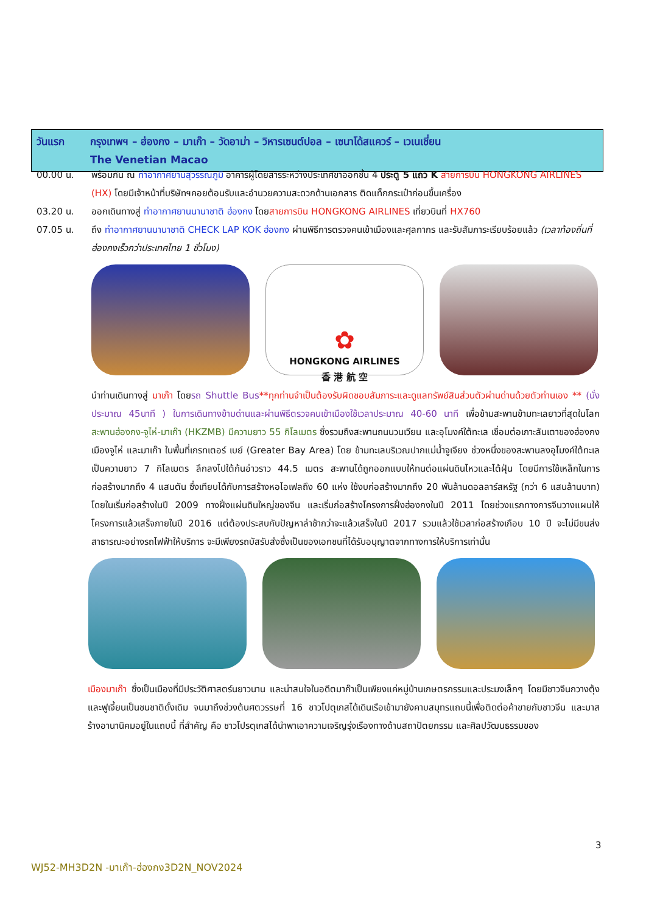วันแรก กรุงเทพฯ – ฮ่องกง – มาเก๊า – วัดอาม่า – วิหารเซนต์ปอล – เซนาโด้สแควร์ – เวเนเชี่ยน
The Venetian Macao
00.00 น. พร้อมกัน ณ ท่าอากาศยานสุวรรณภูมิ อาคารผู้โดยสารระหว่างประเทศขาออกชั้น 4 ประตู 5 แถว K สายการบิน HONGKONG AIRLINES (HX) โดยมีเจ้าหน้าที่บริษัทฯคอยต้อนรับและอำนวยความสะดวกด้านเอกสาร ติดแท็กกระเป๋าก่อนขึ้นเครื่อง
03.20 น. ออกเดินทางสู่ ท่าอากาศยานนานาชาติ ฮ่องกง โดยสายการบิน HONGKONG AIRLINES เที่ยวบินที่ HX760
07.05 น. ถึง ท่าอากาศยานนานาชาติ CHECK LAP KOK ฮ่องกง ผ่านพิธีการตรวจคนเข้าเมืองและศุลกากร และรับสัมภาระเรียบร้อยแล้ว (เวลาท้องถิ่นที่ฮ่องกงเร็วกว่าประเทศไทย 1 ชั่วโมง)
✿
HONGKONG AIRLINES
香 港 航 空
นำท่านเดินทางสู่ มาเก๊า โดยรถ Shuttle Bus**ทุกท่านจำเป็นต้องรับผิดชอบสัมภาระและดูแลทรัพย์สินส่วนตัวผ่านด่านด้วยตัวท่านเอง ** (นั่งประมาณ 45นาที ) ในการเดินทางข้ามด่านและผ่านพิธีตรวจคนเข้าเมืองใช้เวลาประมาณ 40-60 นาที เพื่อข้ามสะพานข้ามทะเลยาวที่สุดในโลก สะพานฮ่องกง-จูไห่-มาเก๊า (HKZMB) มีความยาว 55 กิโลเมตร ซึ่งรวมถึงสะพานถนนวนเวียน และอุโมงค์ใต้ทะเล เชื่อมต่อเกาะลันเตาของฮ่องกง เมืองจูไห่ และมาเก๊า ในพื้นที่เกรทเตอร์ เบย์ (Greater Bay Area) โดย ข้ามทะเลบริเวณปากแม่น้ำจูเจียง ช่วงหนึ่งของสะพานลงอุโมงค์ใต้ทะเล เป็นความยาว 7 กิโลเมตร ลึกลงไปใต้ก้นอ่าวราว 44.5 เมตร สะพานได้ถูกออกแบบให้ทนต่อแผ่นดินไหวและไต้ฝุ่น โดยมีการใช้เหล็กในการก่อสร้างมากถึง 4 แสนตัน ซึ่งเทียบได้กับการสร้างหอไอเฟลถึง 60 แห่ง ใช้งบก่อสร้างมากถึง 20 พันล้านดอลลาร์สหรัฐ (กว่า 6 แสนล้านบาท) โดยในเริ่มก่อสร้างในปี 2009 ทางฝั่งแผ่นดินใหญ่ของจีน และเริ่มก่อสร้างโครงการฝั่งฮ่องกงในปี 2011 โดยช่วงแรกทางการจีนวางแผนให้โครงการแล้วเสร็จภายในปี 2016 แต่ต้องประสบกับปัญหาล่าช้ากว่าจะแล้วเสร็จในปี 2017 รวมแล้วใช้เวลาก่อสร้างเกือบ 10 ปี จะไม่มีขนส่งสาธารณะอย่างรถไฟฟ้าให้บริการ จะมีเพียงรถบัสรับส่งซึ่งเป็นของเอกชนที่ได้รับอนุญาตจากทางการให้บริการเท่านั้น
เมืองมาเก๊า ซึ่งเป็นเมืองที่มีประวัติศาสตร์นยาวนาน และน่าสนใจในอดีตมาก๊าเป็นเพียงแค่หมู่บ้านเกษตรกรรมและประมงเล็กๆ โดยมีชาวจีนกวางตุ้งและฟูเจี้ยนเป็นชนชาติดั้งเดิม จนมาถึงช่วงต้นศตวรรษที่ 16 ชาวโปตุเกสได้เดินเรือเข้ามายังคาบสมุทรแถบนี้เพื่อติดต่อค้าขายกับชาวจีน และมาสร้างอานานิคมอยู่ในแถบนี้ ที่สำคัญ คือ ชาวโปรตุเกสได้นำพาเอาความเจริญรุ่งเรืองทางด้านสถาปัตยกรรม และศิลปวัฒนธรรมของ
3
WJ52-MH3D2N -มาเก๊า-ฮ่องกง3D2N_NOV2024